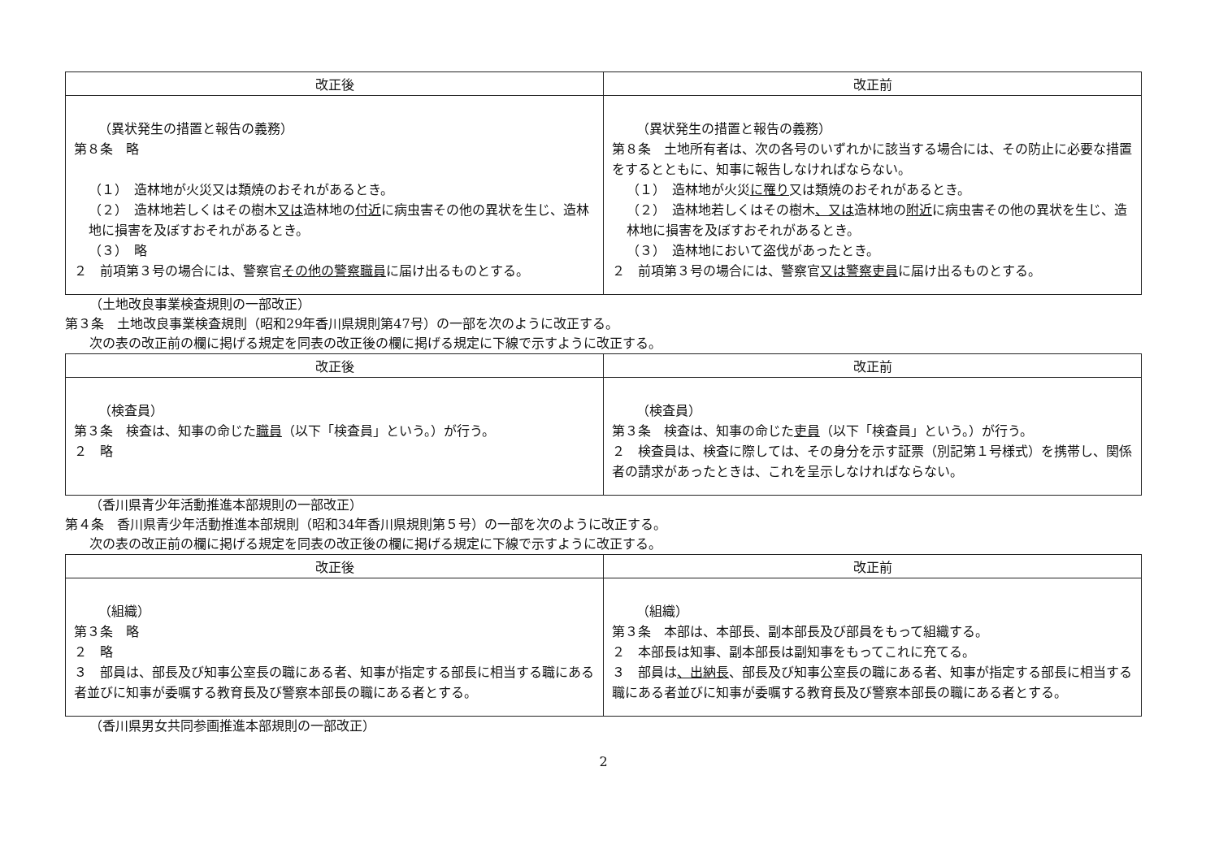| 改正後 | 改正前 |
| --- | --- |
| （異状発生の措置と報告の義務） 第８条 略 （１） 造林地が火災又は類焼のおそれがあるとき。 （２） 造林地若しくはその樹木 又は 造林地の 付近 に病虫害その他の異状を生じ、造林地に損害を及ぼすおそれがあるとき。 （３） 略 ２ 前項第３号の場合には、警察官 その他の警察職員 に届け出るものとする。 | （異状発生の措置と報告の義務） 第８条 土地所有者は、次の各号のいずれかに該当する場合には、その防止に必要な措置をするとともに、知事に報告しなければならない。 （１） 造林地が火災 に罹り 又は類焼のおそれがあるとき。 （２） 造林地若しくはその樹木 、又は 造林地の 附近 に病虫害その他の異状を生じ、造林地に損害を及ぼすおそれがあるとき。 （３） 造林地において盗伐があったとき。 ２ 前項第３号の場合には、警察官 又は警察吏員 に届け出るものとする。 |
（土地改良事業検査規則の一部改正）
第３条　土地改良事業検査規則（昭和29年香川県規則第47号）の一部を次のように改正する。
次の表の改正前の欄に掲げる規定を同表の改正後の欄に掲げる規定に下線で示すように改正する。
| 改正後 | 改正前 |
| --- | --- |
| （検査員） 第３条 検査は、知事の命じた 職員 （以下「検査員」という。）が行う。 ２ 略 | （検査員） 第３条 検査は、知事の命じた 吏員 （以下「検査員」という。）が行う。 ２ 検査員は、検査に際しては、その身分を示す証票（別記第１号様式）を携帯し、関係者の請求があったときは、これを呈示しなければならない。 |
（香川県青少年活動推進本部規則の一部改正）
第４条　香川県青少年活動推進本部規則（昭和34年香川県規則第５号）の一部を次のように改正する。
次の表の改正前の欄に掲げる規定を同表の改正後の欄に掲げる規定に下線で示すように改正する。
| 改正後 | 改正前 |
| --- | --- |
| （組織） 第３条 略 ２ 略 ３ 部員は、部長及び知事公室長の職にある者、知事が指定する部長に相当する職にある者並びに知事が委嘱する教育長及び警察本部長の職にある者とする。 | （組織） 第３条 本部は、本部長、副本部長及び部員をもって組織する。 ２ 本部長は知事、副本部長は副知事をもってこれに充てる。 ３ 部員は 、出納長 、部長及び知事公室長の職にある者、知事が指定する部長に相当する職にある者並びに知事が委嘱する教育長及び警察本部長の職にある者とする。 |
（香川県男女共同参画推進本部規則の一部改正）
2